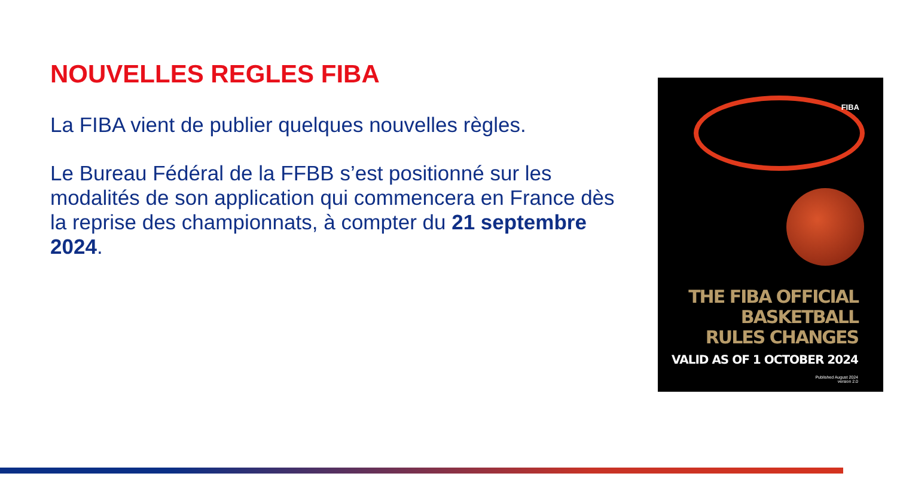NOUVELLES REGLES FIBA
La FIBA vient de publier quelques nouvelles règles.
Le Bureau Fédéral de la FFBB s’est positionné sur les modalités de son application qui commencera en France dès la reprise des championnats, à compter du 21 septembre 2024.
FIBA
THE FIBA OFFICIAL
BASKETBALL
RULES CHANGES
VALID AS OF 1 OCTOBER 2024
Published August 2024
version 2.0